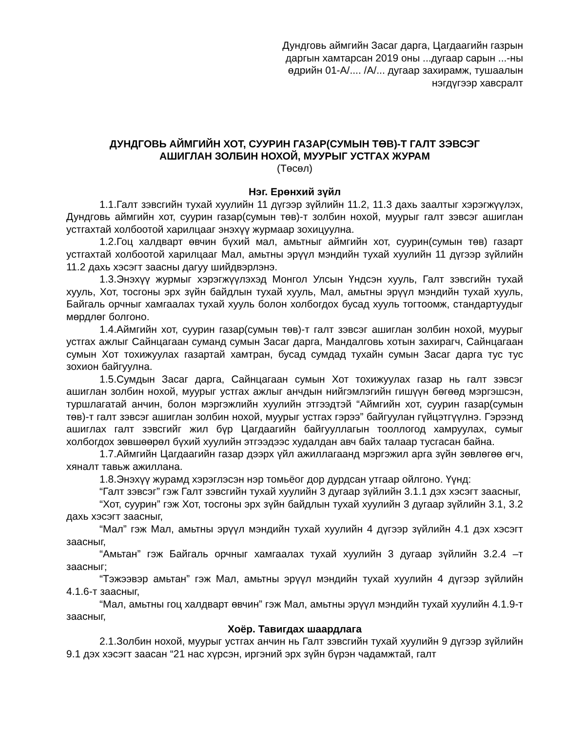Дундговь аймгийн Засаг дарга, Цагдаагийн газрын
даргын хамтарсан 2019 оны ...дугаар сарын ...-ны
өдрийн 01-А/.... /А/... дугаар захирамж, тушаалын
нэгдүгээр хавсралт
ДУНДГОВЬ АЙМГИЙН ХОТ, СУУРИН ГАЗАР(СУМЫН ТӨВ)-Т ГАЛТ ЗЭВСЭГ
АШИГЛАН ЗОЛБИН НОХОЙ, МУУРЫГ УСТГАХ ЖУРАМ
(Төсөл)
Нэг. Ерөнхий зүйл
1.1.Галт зэвсгийн тухай хуулийн 11 дүгээр зүйлийн 11.2, 11.3 дахь заалтыг хэрэгжүүлэх, Дундговь аймгийн хот, суурин газар(сумын төв)-т золбин нохой, муурыг галт зэвсэг ашиглан устгахтай холбоотой харилцааг энэхүү журмаар зохицуулна.
1.2.Гоц халдварт өвчин бүхий мал, амьтныг аймгийн хот, суурин(сумын төв) газарт устгахтай холбоотой харилцааг Мал, амьтны эрүүл мэндийн тухай хуулийн 11 дүгээр зүйлийн 11.2 дахь хэсэгт заасны дагуу шийдвэрлэнэ.
1.3.Энэхүү журмыг хэрэгжүүлэхэд Монгол Улсын Үндсэн хууль, Галт зэвсгийн тухай хууль, Хот, тосгоны эрх зүйн байдлын тухай хууль, Мал, амьтны эрүүл мэндийн тухай хууль, Байгаль орчныг хамгаалах тухай хууль болон холбогдох бусад хууль тогтоомж, стандартуудыг мөрдлөг болгоно.
1.4.Аймгийн хот, суурин газар(сумын төв)-т галт зэвсэг ашиглан золбин нохой, муурыг устгах ажлыг Сайнцагаан суманд сумын Засаг дарга, Мандалговь хотын захирагч, Сайнцагаан сумын Хот тохижуулах газартай хамтран, бусад сумдад тухайн сумын Засаг дарга тус тус зохион байгуулна.
1.5.Сумдын Засаг дарга, Сайнцагаан сумын Хот тохижуулах газар нь галт зэвсэг ашиглан золбин нохой, муурыг устгах ажлыг анчдын нийгэмлэгийн гишүүн бөгөөд мэргэшсэн, туршлагатай анчин, болон мэргэжлийн хуулийн этгээдтэй “Аймгийн хот, суурин газар(сумын төв)-т галт зэвсэг ашиглан золбин нохой, муурыг устгах гэрээ” байгуулан гүйцэтгүүлнэ. Гэрээнд ашиглах галт зэвсгийг жил бүр Цагдаагийн байгууллагын тооллогод хамруулах, сумыг холбогдох зөвшөөрөл бүхий хуулийн этгээдээс худалдан авч байх талаар тусгасан байна.
1.7.Аймгийн Цагдаагийн газар дээрх үйл ажиллагаанд мэргэжил арга зүйн зөвлөгөө өгч, хяналт тавьж ажиллана.
1.8.Энэхүү журамд хэрэглэсэн нэр томьёог дор дурдсан утгаар ойлгоно. Үүнд:
“Галт зэвсэг” гэж Галт зэвсгийн тухай хуулийн 3 дугаар зүйлийн 3.1.1 дэх хэсэгт заасныг,
“Хот, суурин” гэж Хот, тосгоны эрх зүйн байдлын тухай хуулийн 3 дугаар зүйлийн 3.1, 3.2 дахь хэсэгт заасныг,
“Мал” гэж Мал, амьтны эрүүл мэндийн тухай хуулийн 4 дүгээр зүйлийн 4.1 дэх хэсэгт заасныг,
“Амьтан” гэж Байгаль орчныг хамгаалах тухай хуулийн 3 дугаар зүйлийн 3.2.4 –т заасныг;
“Тэжээвэр амьтан” гэж Мал, амьтны эрүүл мэндийн тухай хуулийн 4 дүгээр зүйлийн 4.1.6-т заасныг,
“Мал, амьтны гоц халдварт өвчин” гэж Мал, амьтны эрүүл мэндийн тухай хуулийн 4.1.9-т заасныг,
Хоёр. Тавигдах шаардлага
2.1.Золбин нохой, муурыг устгах анчин нь Галт зэвсгийн тухай хуулийн 9 дүгээр зүйлийн 9.1 дэх хэсэгт заасан “21 нас хүрсэн, иргэний эрх зүйн бүрэн чадамжтай, галт